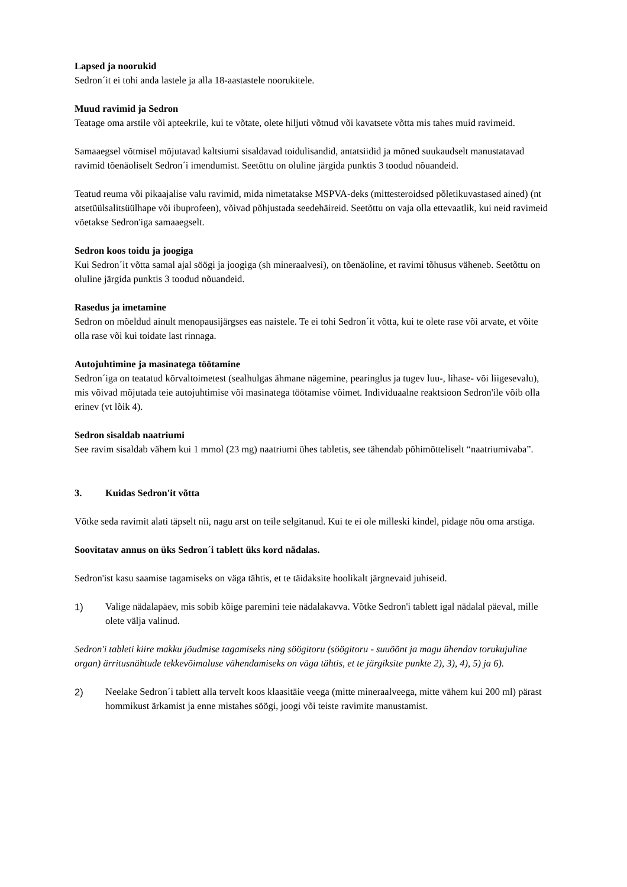Lapsed ja noorukid
Sedron´it ei tohi anda lastele ja alla 18-aastastele noorukitele.
Muud ravimid ja Sedron
Teatage oma arstile või apteekrile, kui te võtate, olete hiljuti võtnud või kavatsete võtta mis tahes muid ravimeid.
Samaaegsel võtmisel mõjutavad kaltsiumi sisaldavad toidulisandid, antatsiidid ja mõned suukaudselt manustatavad ravimid tõenäoliselt Sedron´i imendumist. Seetõttu on oluline järgida punktis 3 toodud nõuandeid.
Teatud reuma või pikaajalise valu ravimid, mida nimetatakse MSPVA-deks (mittesteroidsed põletikuvastased ained) (nt atsetüülsalitsüülhape või ibuprofeen), võivad põhjustada seedehäireid. Seetõttu on vaja olla ettevaatlik, kui neid ravimeid võetakse Sedron'iga samaaegselt.
Sedron koos toidu ja joogiga
Kui Sedron´it võtta samal ajal söögi ja joogiga (sh mineraalvesi), on tõenäoline, et ravimi tõhusus väheneb. Seetõttu on oluline järgida punktis 3 toodud nõuandeid.
Rasedus ja imetamine
Sedron on mõeldud ainult menopausijärgses eas naistele. Te ei tohi Sedron´it võtta, kui te olete rase või arvate, et võite olla rase või kui toidate last rinnaga.
Autojuhtimine ja masinatega töötamine
Sedron´iga on teatatud kõrvaltoimetest (sealhulgas ähmane nägemine, pearinglus ja tugev luu-, lihase- või liigesevalu), mis võivad mõjutada teie autojuhtimise või masinatega töötamise võimet. Individuaalne reaktsioon Sedron'ile võib olla erinev (vt lõik 4).
Sedron sisaldab naatriumi
See ravim sisaldab vähem kui 1 mmol (23 mg) naatriumi ühes tabletis, see tähendab põhimõtteliselt “naatriumivaba”.
3. Kuidas Sedron′it võtta
Võtke seda ravimit alati täpselt nii, nagu arst on teile selgitanud. Kui te ei ole milleski kindel, pidage nõu oma arstiga.
Soovitatav annus on üks Sedron´i tablett üks kord nädalas.
Sedron'ist kasu saamise tagamiseks on väga tähtis, et te täidaksite hoolikalt järgnevaid juhiseid.
1) Valige nädalapäev, mis sobib kõige paremini teie nädalakavva. Võtke Sedron'i tablett igal nädalal päeval, mille olete välja valinud.
Sedron'i tableti kiire makku jõudmise tagamiseks ning söögitoru (söögitoru - suuõõnt ja magu ühendav torukujuline organ) ärritusnähtude tekkevõimaluse vähendamiseks on väga tähtis, et te järgiksite punkte 2), 3), 4), 5) ja 6).
2) Neelake Sedron´i tablett alla tervelt koos klaasitäie veega (mitte mineraalveega, mitte vähem kui 200 ml) pärast hommikust ärkamist ja enne mistahes söögi, joogi või teiste ravimite manustamist.